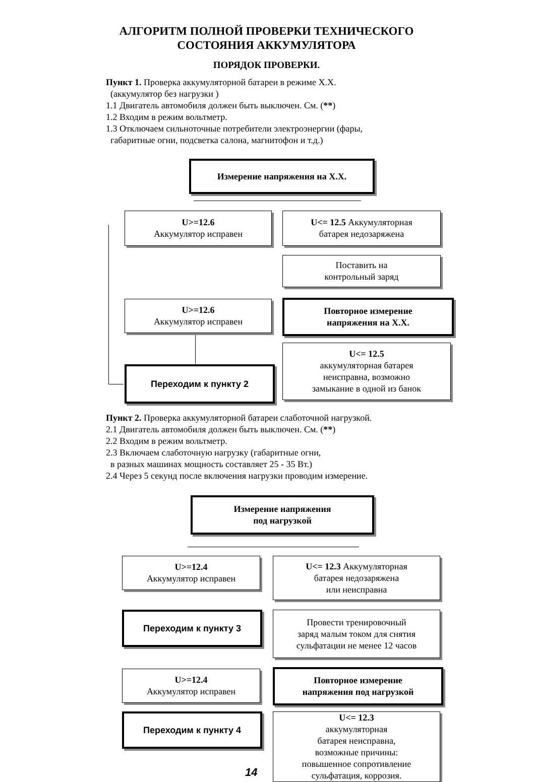АЛГОРИТМ ПОЛНОЙ ПРОВЕРКИ ТЕХНИЧЕСКОГО
СОСТОЯНИЯ АККУМУЛЯТОРА
ПОРЯДОК ПРОВЕРКИ.
Пункт 1. Проверка аккумуляторной батареи в режиме Х.Х.
(аккумулятор без нагрузки )
1.1 Двигатель автомобиля должен быть выключен. См. (**)
1.2 Входим в режим вольтметр.
1.3 Отключаем сильноточные потребители электроэнергии (фары,
габаритные огни, подсветка салона, магнитофон и т.д.)
Измерение напряжения на Х.Х.
U>=12.6
Аккумулятор исправен
U<= 12.5 Аккумуляторная
батарея недозаряжена
Поставить на
контрольный заряд
U>=12.6
Аккумулятор исправен
Повторное измерение
напряжения на Х.Х.
Переходим к пункту 2
U<= 12.5
аккумуляторная батарея
неисправна, возможно
замыкание в одной из банок
Пункт 2. Проверка аккумуляторной батареи слаботочной нагрузкой.
2.1 Двигатель автомобиля должен быть выключен. См. (**)
2.2 Входим в режим вольтметр.
2.3 Включаем слаботочную нагрузку (габаритные огни,
в разных машинах мощность составляет 25 - 35 Вт.)
2.4 Через 5 секунд после включения нагрузки проводим измерение.
Измерение напряжения
под нагрузкой
U>=12.4
Аккумулятор исправен
U<= 12.3 Аккумуляторная
батарея недозаряжена
или неисправна
Переходим к пункту 3
Провести тренировочный
заряд малым током для снятия
сульфатации не менее 12 часов
U>=12.4
Аккумулятор исправен
Повторное измерение
напряжения под нагрузкой
Переходим к пункту 4
U<= 12.3
аккумуляторная
батарея неисправна,
возможные причины:
повышенное сопротивление
сульфатация, коррозия.
14